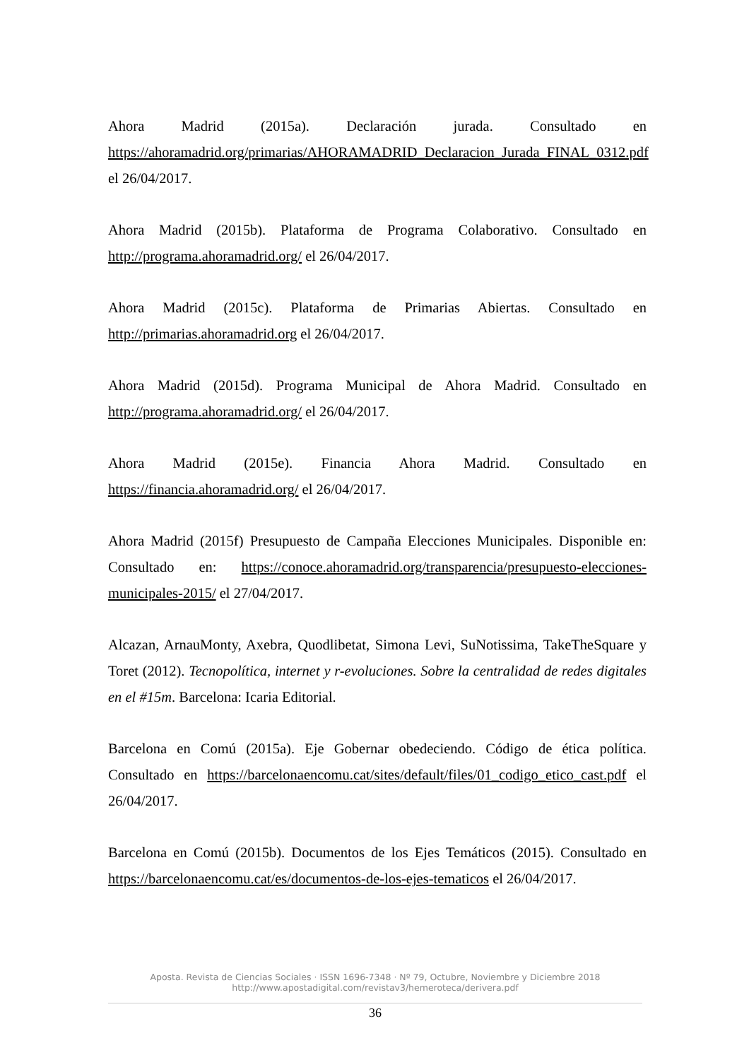Ahora Madrid (2015a). Declaración jurada. Consultado en https://ahoramadrid.org/primarias/AHORAMADRID_Declaracion_Jurada_FINAL_0312.pdf el 26/04/2017.
Ahora Madrid (2015b). Plataforma de Programa Colaborativo. Consultado en http://programa.ahoramadrid.org/ el 26/04/2017.
Ahora Madrid (2015c). Plataforma de Primarias Abiertas. Consultado en http://primarias.ahoramadrid.org el 26/04/2017.
Ahora Madrid (2015d). Programa Municipal de Ahora Madrid. Consultado en http://programa.ahoramadrid.org/ el 26/04/2017.
Ahora Madrid (2015e). Financia Ahora Madrid. Consultado en https://financia.ahoramadrid.org/ el 26/04/2017.
Ahora Madrid (2015f) Presupuesto de Campaña Elecciones Municipales. Disponible en: Consultado en: https://conoce.ahoramadrid.org/transparencia/presupuesto-elecciones-municipales-2015/ el 27/04/2017.
Alcazan, ArnauMonty, Axebra, Quodlibetat, Simona Levi, SuNotissima, TakeTheSquare y Toret (2012). Tecnopolítica, internet y r-evoluciones. Sobre la centralidad de redes digitales en el #15m. Barcelona: Icaria Editorial.
Barcelona en Comú (2015a). Eje Gobernar obedeciendo. Código de ética política. Consultado en https://barcelonaencomu.cat/sites/default/files/01_codigo_etico_cast.pdf el 26/04/2017.
Barcelona en Comú (2015b). Documentos de los Ejes Temáticos (2015). Consultado en https://barcelonaencomu.cat/es/documentos-de-los-ejes-tematicos el 26/04/2017.
Aposta. Revista de Ciencias Sociales · ISSN 1696-7348 · Nº 79, Octubre, Noviembre y Diciembre 2018
http://www.apostadigital.com/revistav3/hemeroteca/derivera.pdf
36